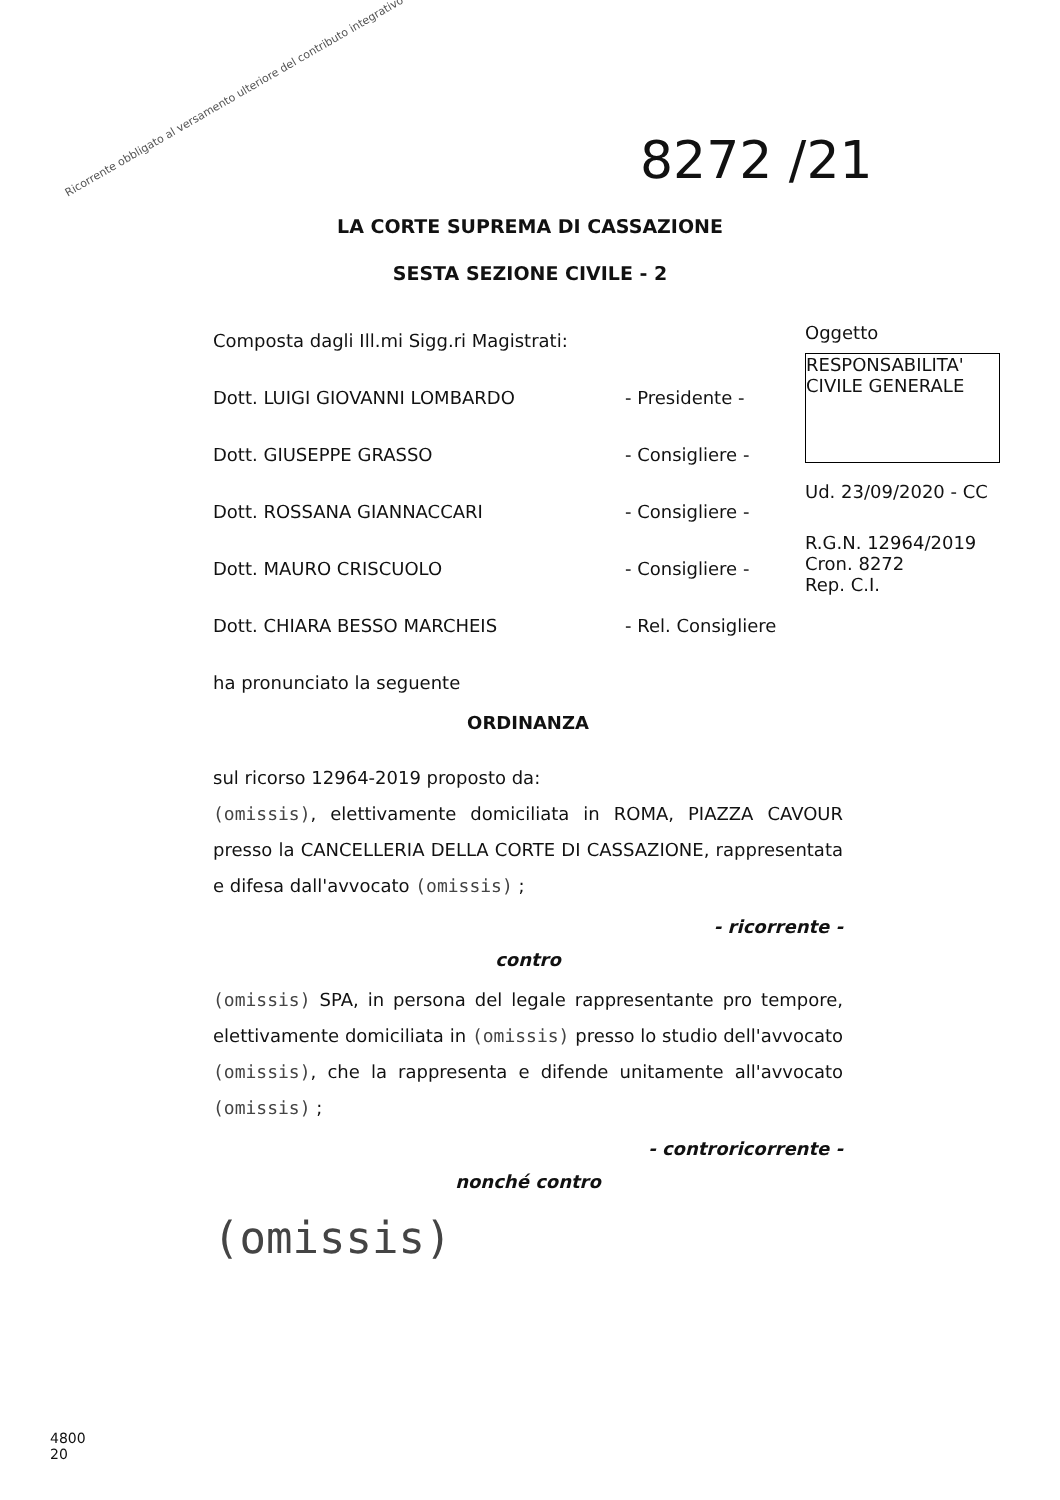Ricorrente obbligato al versamento ulteriore del contributo integrativo
8272 /21
LA CORTE SUPREMA DI CASSAZIONE
SESTA SEZIONE CIVILE - 2
Oggetto
RESPONSABILITA' CIVILE GENERALE
Ud. 23/09/2020 - CC
R.G.N. 12964/2019
Cron. 8272
Rep. C.I.
Composta dagli Ill.mi Sigg.ri Magistrati:
Dott. LUIGI GIOVANNI LOMBARDO - Presidente -
Dott. GIUSEPPE GRASSO - Consigliere -
Dott. ROSSANA GIANNACCARI - Consigliere -
Dott. MAURO CRISCUOLO - Consigliere -
Dott. CHIARA BESSO MARCHEIS - Rel. Consigliere
ha pronunciato la seguente
ORDINANZA
sul ricorso 12964-2019 proposto da:
(omissis), elettivamente domiciliata in ROMA, PIAZZA CAVOUR presso la CANCELLERIA DELLA CORTE DI CASSAZIONE, rappresentata e difesa dall'avvocato (omissis) ;
- ricorrente -
contro
(omissis) SPA, in persona del legale rappresentante pro tempore, elettivamente domiciliata in (omissis) presso lo studio dell'avvocato (omissis), che la rappresenta e difende unitamente all'avvocato (omissis) ;
- controricorrente -
nonché contro
(omissis)
4800
20